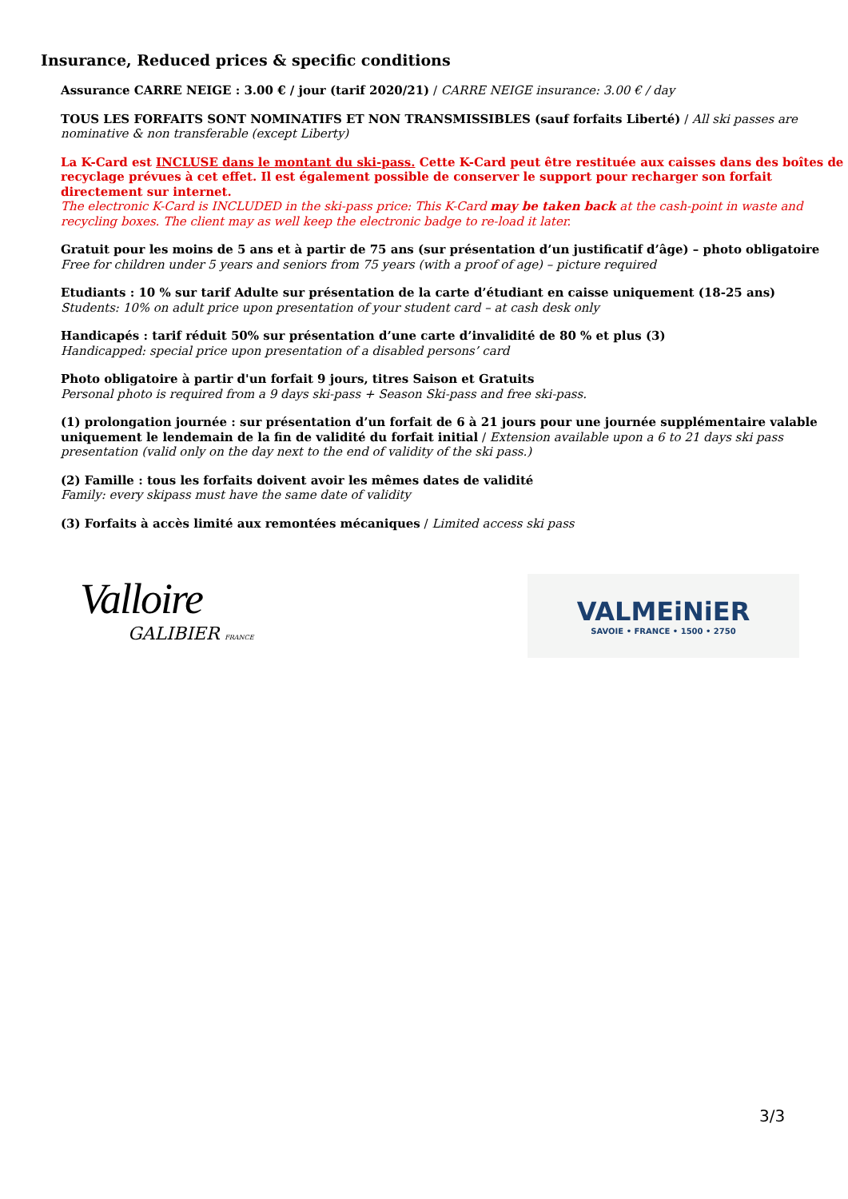Insurance, Reduced prices & specific conditions
Assurance CARRE NEIGE : 3.00 € / jour (tarif 2020/21) / CARRE NEIGE insurance: 3.00 € / day
TOUS LES FORFAITS SONT NOMINATIFS ET NON TRANSMISSIBLES (sauf forfaits Liberté) / All ski passes are nominative & non transferable (except Liberty)
La K-Card est INCLUSE dans le montant du ski-pass. Cette K-Card peut être restituée aux caisses dans des boîtes de recyclage prévues à cet effet. Il est également possible de conserver le support pour recharger son forfait directement sur internet.
The electronic K-Card is INCLUDED in the ski-pass price: This K-Card may be taken back at the cash-point in waste and recycling boxes. The client may as well keep the electronic badge to re-load it later.
Gratuit pour les moins de 5 ans et à partir de 75 ans (sur présentation d’un justificatif d’âge) – photo obligatoire
Free for children under 5 years and seniors from 75 years (with a proof of age) – picture required
Etudiants : 10 % sur tarif Adulte sur présentation de la carte d’étudiant en caisse uniquement (18-25 ans)
Students: 10% on adult price upon presentation of your student card – at cash desk only
Handicapés : tarif réduit 50% sur présentation d’une carte d’invalidité de 80 % et plus (3)
Handicapped: special price upon presentation of a disabled persons’ card
Photo obligatoire à partir d'un forfait 9 jours, titres Saison et Gratuits
Personal photo is required from a 9 days ski-pass + Season Ski-pass and free ski-pass.
(1) prolongation journée : sur présentation d’un forfait de 6 à 21 jours pour une journée supplémentaire valable uniquement le lendemain de la fin de validité du forfait initial / Extension available upon a 6 to 21 days ski pass presentation (valid only on the day next to the end of validity of the ski pass.)
(2) Famille : tous les forfaits doivent avoir les mêmes dates de validité
Family: every skipass must have the same date of validity
(3) Forfaits à accès limité aux remontées mécaniques / Limited access ski pass
Valloire
GALIBIER FRANCE
VALMEiNiER
SAVOIE • FRANCE • 1500 • 2750
3/3